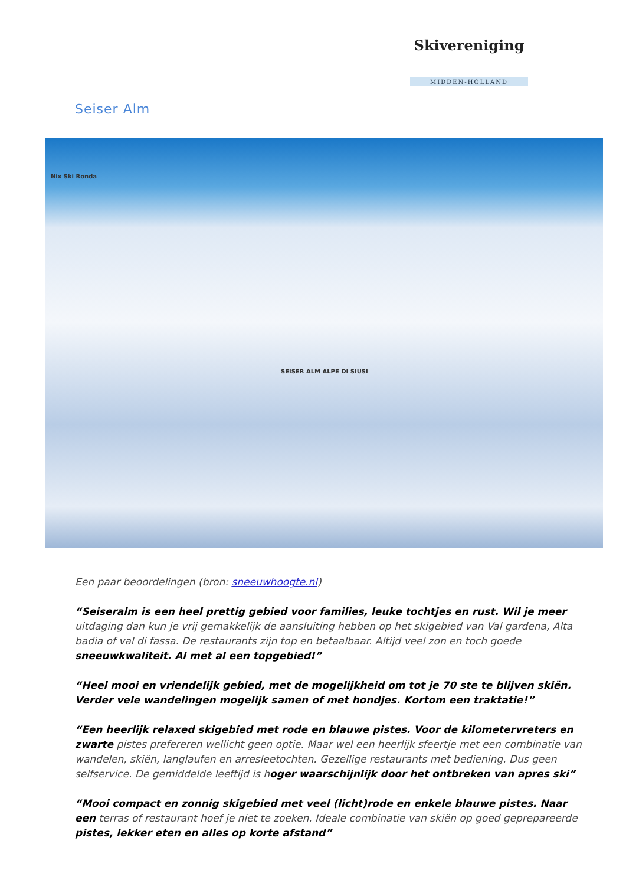Skivereniging
MIDDEN-HOLLAND
Seiser Alm
Nix Ski Ronda
SEISER ALM ALPE DI SIUSI
Een paar beoordelingen (bron: sneeuwhoogte.nl)
“Seiseralm is een heel prettig gebied voor families, leuke tochtjes en rust. Wil je meer uitdaging dan kun je vrij gemakkelijk de aansluiting hebben op het skigebied van Val gardena, Alta badia of val di fassa. De restaurants zijn top en betaalbaar. Altijd veel zon en toch goede sneeuwkwaliteit. Al met al een topgebied!”
“Heel mooi en vriendelijk gebied, met de mogelijkheid om tot je 70 ste te blijven skiën. Verder vele wandelingen mogelijk samen of met hondjes. Kortom een traktatie!”
“Een heerlijk relaxed skigebied met rode en blauwe pistes. Voor de kilometervreters en zwarte pistes prefereren wellicht geen optie. Maar wel een heerlijk sfeertje met een combinatie van wandelen, skiën, langlaufen en arresleetochten. Gezellige restaurants met bediening. Dus geen selfservice. De gemiddelde leeftijd is hoger waarschijnlijk door het ontbreken van apres ski”
“Mooi compact en zonnig skigebied met veel (licht)rode en enkele blauwe pistes. Naar een terras of restaurant hoef je niet te zoeken. Ideale combinatie van skiën op goed geprepareerde pistes, lekker eten en alles op korte afstand”